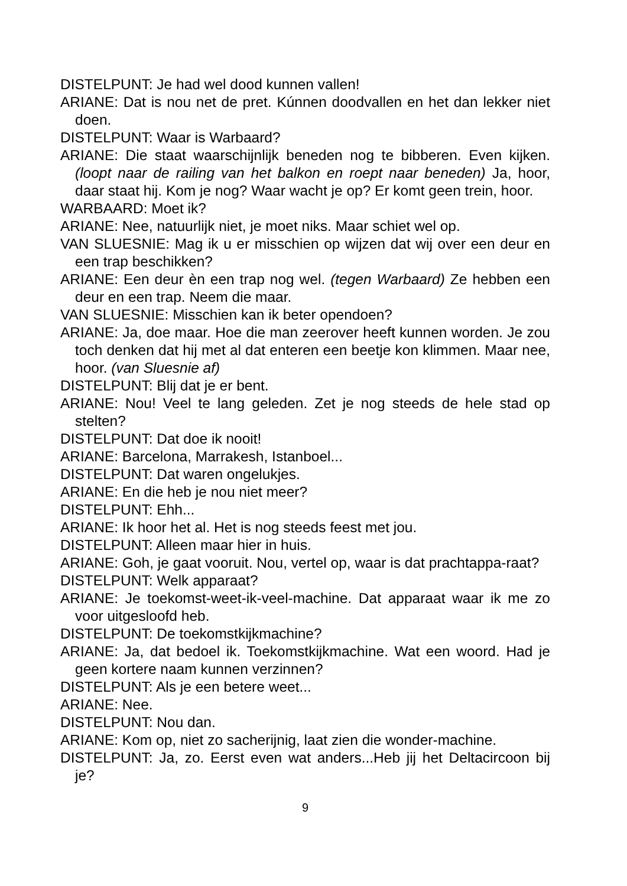DISTELPUNT: Je had wel dood kunnen vallen!
ARIANE: Dat is nou net de pret. Kúnnen doodvallen en het dan lekker niet doen.
DISTELPUNT: Waar is Warbaard?
ARIANE: Die staat waarschijnlijk beneden nog te bibberen. Even kijken. (loopt naar de railing van het balkon en roept naar beneden) Ja, hoor, daar staat hij. Kom je nog? Waar wacht je op? Er komt geen trein, hoor.
WARBAARD: Moet ik?
ARIANE: Nee, natuurlijk niet, je moet niks. Maar schiet wel op.
VAN SLUESNIE: Mag ik u er misschien op wijzen dat wij over een deur en een trap beschikken?
ARIANE: Een deur èn een trap nog wel. (tegen Warbaard) Ze hebben een deur en een trap. Neem die maar.
VAN SLUESNIE: Misschien kan ik beter opendoen?
ARIANE: Ja, doe maar. Hoe die man zeerover heeft kunnen worden. Je zou toch denken dat hij met al dat enteren een beetje kon klimmen. Maar nee, hoor. (van Sluesnie af)
DISTELPUNT: Blij dat je er bent.
ARIANE: Nou! Veel te lang geleden. Zet je nog steeds de hele stad op stelten?
DISTELPUNT: Dat doe ik nooit!
ARIANE: Barcelona, Marrakesh, Istanboel...
DISTELPUNT: Dat waren ongelukjes.
ARIANE: En die heb je nou niet meer?
DISTELPUNT: Ehh...
ARIANE: Ik hoor het al. Het is nog steeds feest met jou.
DISTELPUNT: Alleen maar hier in huis.
ARIANE: Goh, je gaat vooruit. Nou, vertel op, waar is dat prachtappa-raat?
DISTELPUNT: Welk apparaat?
ARIANE: Je toekomst-weet-ik-veel-machine. Dat apparaat waar ik me zo voor uitgesloofd heb.
DISTELPUNT: De toekomstkijkmachine?
ARIANE: Ja, dat bedoel ik. Toekomstkijkmachine. Wat een woord. Had je geen kortere naam kunnen verzinnen?
DISTELPUNT: Als je een betere weet...
ARIANE: Nee.
DISTELPUNT: Nou dan.
ARIANE: Kom op, niet zo sacherijnig, laat zien die wonder-machine.
DISTELPUNT: Ja, zo. Eerst even wat anders...Heb jij het Deltacircoon bij je?
9